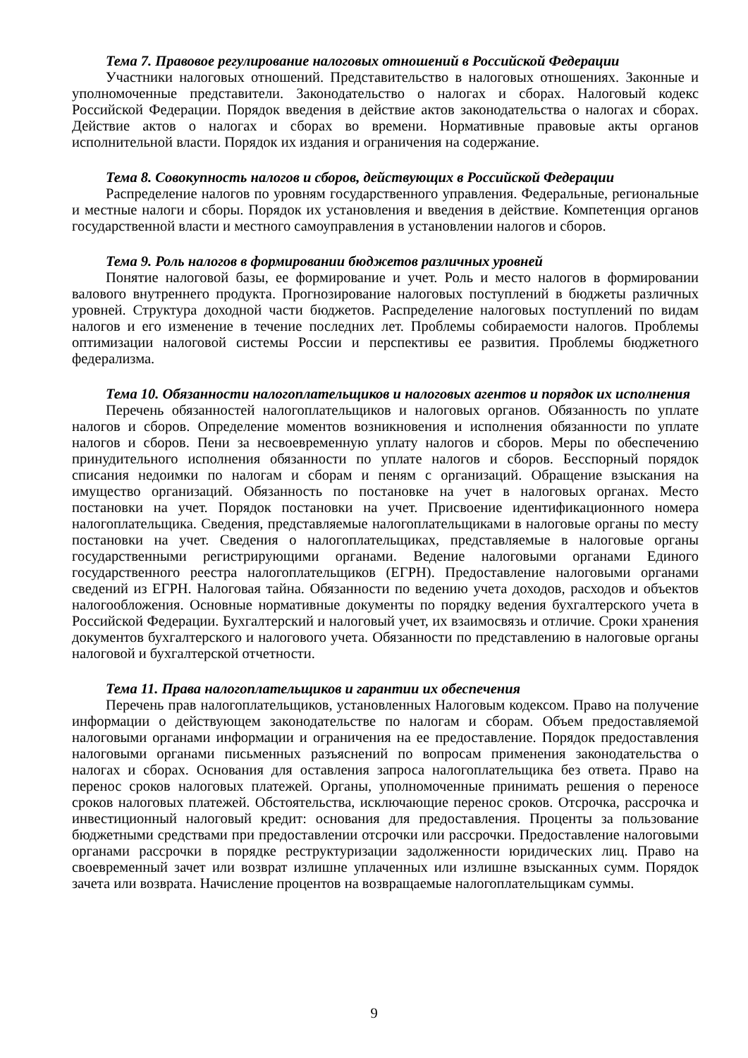Тема 7. Правовое регулирование налоговых отношений в Российской Федерации
Участники налоговых отношений. Представительство в налоговых отношениях. Законные и уполномоченные представители. Законодательство о налогах и сборах. Налоговый кодекс Российской Федерации. Порядок введения в действие актов законодательства о налогах и сборах. Действие актов о налогах и сборах во времени. Нормативные правовые акты органов исполнительной власти. Порядок их издания и ограничения на содержание.
Тема 8. Совокупность налогов и сборов, действующих в Российской Федерации
Распределение налогов по уровням государственного управления. Федеральные, региональные и местные налоги и сборы. Порядок их установления и введения в действие. Компетенция органов государственной власти и местного самоуправления в установлении налогов и сборов.
Тема 9. Роль налогов в формировании бюджетов различных уровней
Понятие налоговой базы, ее формирование и учет. Роль и место налогов в формировании валового внутреннего продукта. Прогнозирование налоговых поступлений в бюджеты различных уровней. Структура доходной части бюджетов. Распределение налоговых поступлений по видам налогов и его изменение в течение последних лет. Проблемы собираемости налогов. Проблемы оптимизации налоговой системы России и перспективы ее развития. Проблемы бюджетного федерализма.
Тема 10. Обязанности налогоплательщиков и налоговых агентов и порядок их исполнения
Перечень обязанностей налогоплательщиков и налоговых органов. Обязанность по уплате налогов и сборов. Определение моментов возникновения и исполнения обязанности по уплате налогов и сборов. Пени за несвоевременную уплату налогов и сборов. Меры по обеспечению принудительного исполнения обязанности по уплате налогов и сборов. Бесспорный порядок списания недоимки по налогам и сборам и пеням с организаций. Обращение взыскания на имущество организаций. Обязанность по постановке на учет в налоговых органах. Место постановки на учет. Порядок постановки на учет. Присвоение идентификационного номера налогоплательщика. Сведения, представляемые налогоплательщиками в налоговые органы по месту постановки на учет. Сведения о налогоплательщиках, представляемые в налоговые органы государственными регистрирующими органами. Ведение налоговыми органами Единого государственного реестра налогоплательщиков (ЕГРН). Предоставление налоговыми органами сведений из ЕГРН. Налоговая тайна. Обязанности по ведению учета доходов, расходов и объектов налогообложения. Основные нормативные документы по порядку ведения бухгалтерского учета в Российской Федерации. Бухгалтерский и налоговый учет, их взаимосвязь и отличие. Сроки хранения документов бухгалтерского и налогового учета. Обязанности по представлению в налоговые органы налоговой и бухгалтерской отчетности.
Тема 11. Права налогоплательщиков и гарантии их обеспечения
Перечень прав налогоплательщиков, установленных Налоговым кодексом. Право на получение информации о действующем законодательстве по налогам и сборам. Объем предоставляемой налоговыми органами информации и ограничения на ее предоставление. Порядок предоставления налоговыми органами письменных разъяснений по вопросам применения законодательства о налогах и сборах. Основания для оставления запроса налогоплательщика без ответа. Право на перенос сроков налоговых платежей. Органы, уполномоченные принимать решения о переносе сроков налоговых платежей. Обстоятельства, исключающие перенос сроков. Отсрочка, рассрочка и инвестиционный налоговый кредит: основания для предоставления. Проценты за пользование бюджетными средствами при предоставлении отсрочки или рассрочки. Предоставление налоговыми органами рассрочки в порядке реструктуризации задолженности юридических лиц. Право на своевременный зачет или возврат излишне уплаченных или излишне взысканных сумм. Порядок зачета или возврата. Начисление процентов на возвращаемые налогоплательщикам суммы.
9